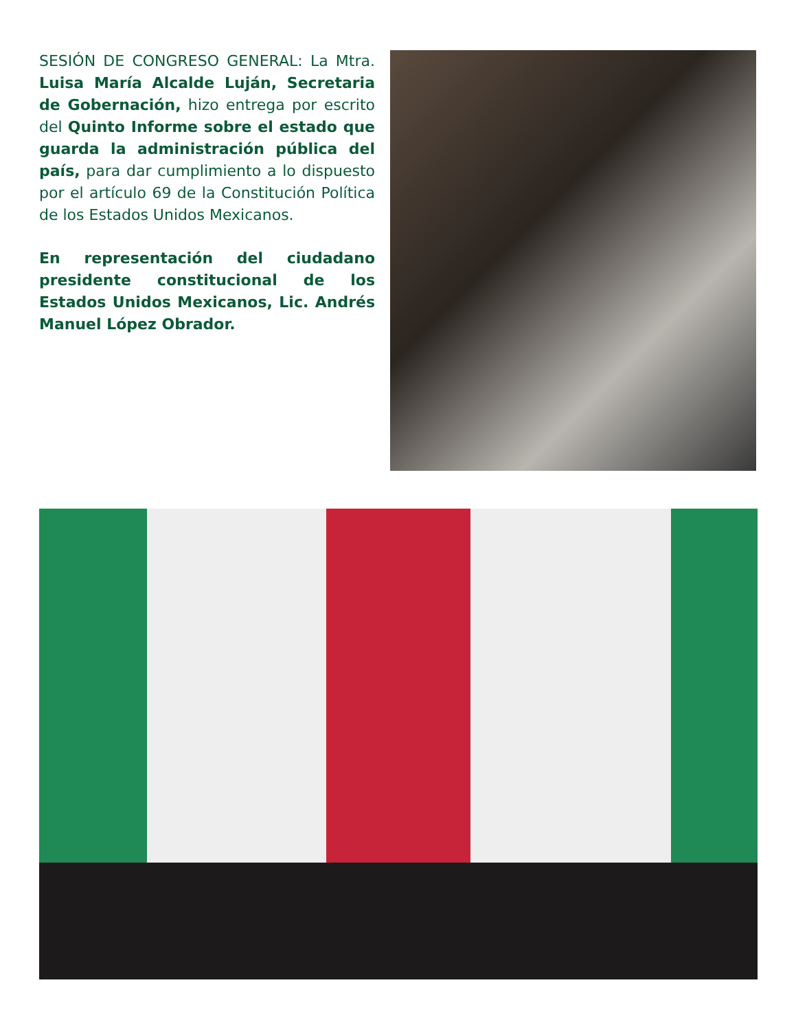SESIÓN DE CONGRESO GENERAL: La Mtra. Luisa María Alcalde Luján, Secretaria de Gobernación, hizo entrega por escrito del Quinto Informe sobre el estado que guarda la administración pública del país, para dar cumplimiento a lo dispuesto por el artículo 69 de la Constitución Política de los Estados Unidos Mexicanos.
En representación del ciudadano presidente constitucional de los Estados Unidos Mexicanos, Lic. Andrés Manuel López Obrador.